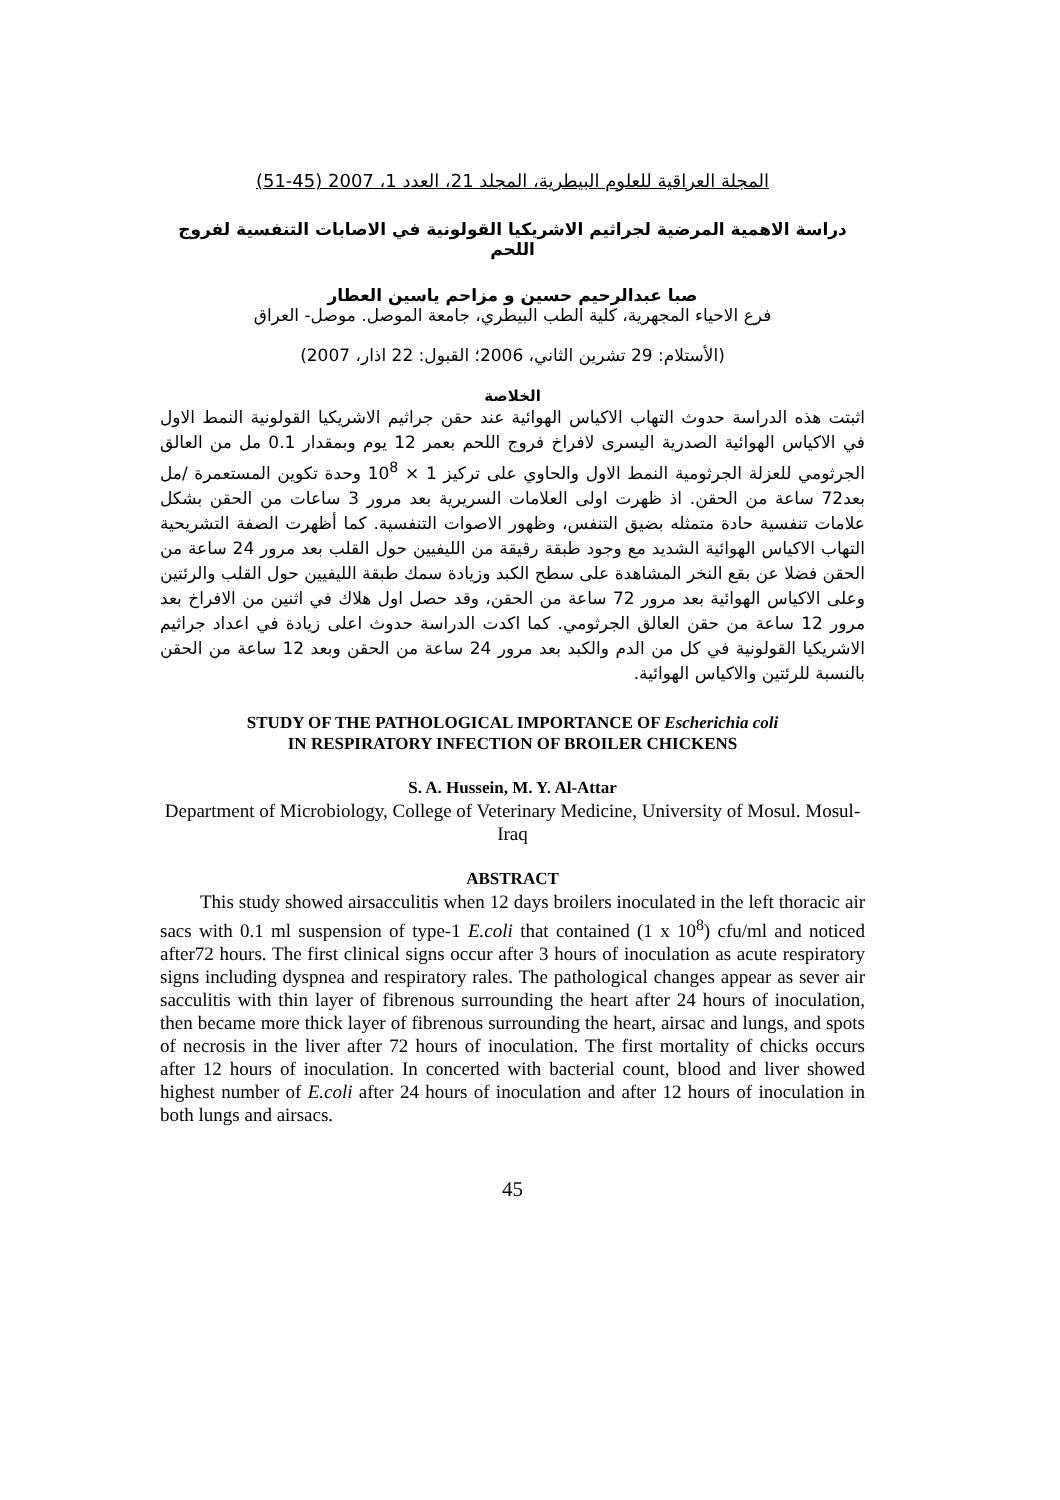المجلة العراقية للعلوم البيطرية، المجلد 21، العدد 1، 2007 (45-51)
دراسة الاهمية المرضية لجراثيم الاشريكيا القولونية في الاصابات التنفسية لفروج اللحم
صبا عبدالرحيم حسين و مزاحم ياسين العطار
فرع الاحياء المجهرية، كلية الطب البيطري، جامعة الموصل. موصل- العراق
(الأستلام: 29 تشرين الثاني، 2006؛ القبول: 22 اذار، 2007)
الخلاصة
اثبتت هذه الدراسة حدوث التهاب الاكياس الهوائية عند حقن جراثيم الاشريكيا القولونية النمط الاول في الاكياس الهوائية الصدرية اليسرى لافراخ فروج اللحم بعمر 12 يوم وبمقدار 0.1 مل من العالق الجرثومي للعزلة الجرثومية النمط الاول والحاوي على تركيز 1 × 10<sup>8</sup> وحدة تكوين المستعمرة /مل بعد72 ساعة من الحقن. اذ ظهرت اولى العلامات السريرية بعد مرور 3 ساعات من الحقن بشكل علامات تنفسية حادة متمثله بضيق التنفس، وظهور الاصوات التنفسية. كما أظهرت الصفة التشريحية التهاب الاكياس الهوائية الشديد مع وجود طبقة رقيقة من الليفيين حول القلب بعد مرور 24 ساعة من الحقن فضلا عن بقع النخر المشاهدة على سطح الكبد وزيادة سمك طبقة الليفيين حول القلب والرئتين وعلى الاكياس الهوائية بعد مرور 72 ساعة من الحقن، وقد حصل اول هلاك في اثنين من الافراخ بعد مرور 12 ساعة من حقن العالق الجرثومي. كما اكدت الدراسة حدوث اعلى زيادة في اعداد جراثيم الاشريكيا القولونية في كل من الدم والكبد بعد مرور 24 ساعة من الحقن وبعد 12 ساعة من الحقن بالنسبة للرئتين والاكياس الهوائية.
STUDY OF THE PATHOLOGICAL IMPORTANCE OF Escherichia coli
IN RESPIRATORY INFECTION OF BROILER CHICKENS
S. A. Hussein, M. Y. Al-Attar
Department of Microbiology, College of Veterinary Medicine, University of Mosul. Mosul-Iraq
ABSTRACT
This study showed airsacculitis when 12 days broilers inoculated in the left thoracic air sacs with 0.1 ml suspension of type-1 E.coli that contained (1 x 10<sup>8</sup>) cfu/ml and noticed after72 hours. The first clinical signs occur after 3 hours of inoculation as acute respiratory signs including dyspnea and respiratory rales. The pathological changes appear as sever air sacculitis with thin layer of fibrenous surrounding the heart after 24 hours of inoculation, then became more thick layer of fibrenous surrounding the heart, airsac and lungs, and spots of necrosis in the liver after 72 hours of inoculation. The first mortality of chicks occurs after 12 hours of inoculation. In concerted with bacterial count, blood and liver showed highest number of E.coli after 24 hours of inoculation and after 12 hours of inoculation in both lungs and airsacs.
45